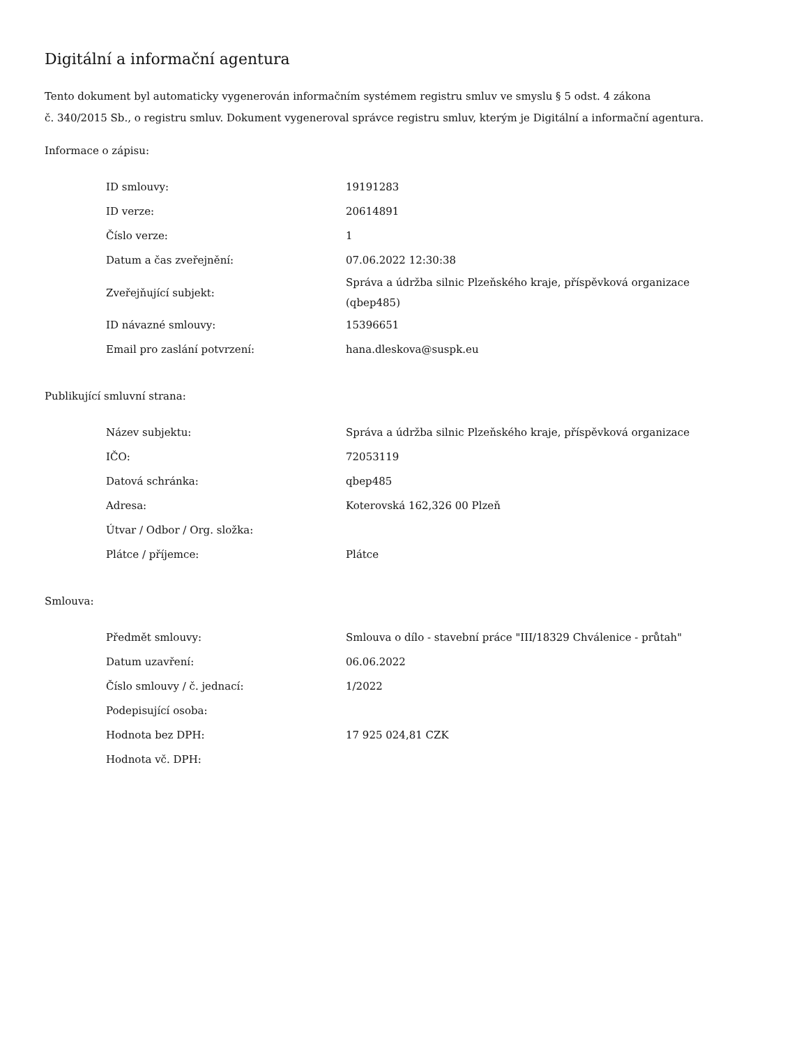Digitální a informační agentura
Tento dokument byl automaticky vygenerován informačním systémem registru smluv ve smyslu § 5 odst. 4 zákona
č. 340/2015 Sb., o registru smluv. Dokument vygeneroval správce registru smluv, kterým je Digitální a informační agentura.
Informace o zápisu:
| ID smlouvy: | 19191283 |
| ID verze: | 20614891 |
| Číslo verze: | 1 |
| Datum a čas zveřejnění: | 07.06.2022 12:30:38 |
| Zveřejňující subjekt: | Správa a údržba silnic Plzeňského kraje, příspěvková organizace (qbep485) |
| ID návazné smlouvy: | 15396651 |
| Email pro zaslání potvrzení: | hana.dleskova@suspk.eu |
Publikující smluvní strana:
| Název subjektu: | Správa a údržba silnic Plzeňského kraje, příspěvková organizace |
| IČO: | 72053119 |
| Datová schránka: | qbep485 |
| Adresa: | Koterovská 162,326 00 Plzeň |
| Útvar / Odbor / Org. složka: | |
| Plátce / příjemce: | Plátce |
Smlouva:
| Předmět smlouvy: | Smlouva o dílo - stavební práce "III/18329 Chválenice - průtah" |
| Datum uzavření: | 06.06.2022 |
| Číslo smlouvy / č. jednací: | 1/2022 |
| Podepisující osoba: | |
| Hodnota bez DPH: | 17 925 024,81 CZK |
| Hodnota vč. DPH: | |